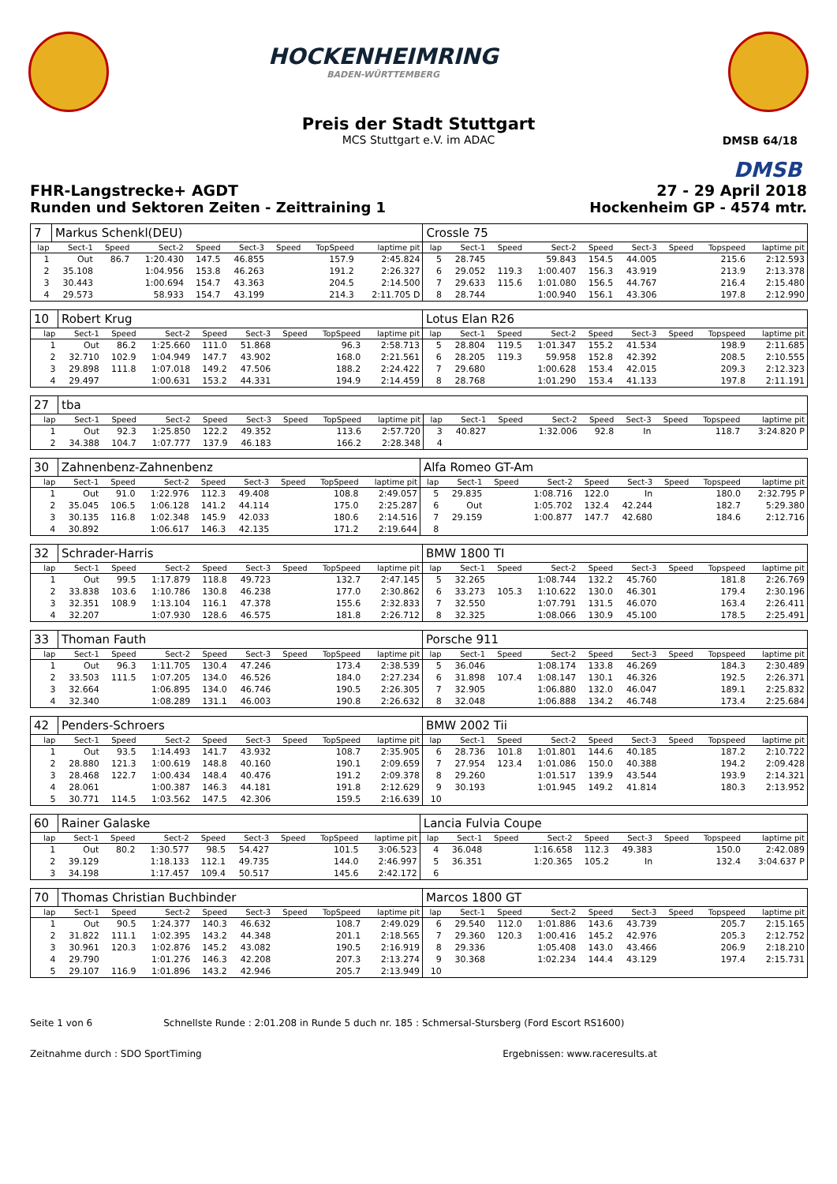HOCKENHEIMRING
BADEN-WÜRTTEMBERG
DMSB 64/18
Preis der Stadt Stuttgart
MCS Stuttgart e.V. im ADAC
DMSB
FHR-Langstrecke+ AGDT 27 - 29 April 2018
Runden und Sektoren Zeiten - Zeittraining 1 Hockenheim GP - 4574 mtr.
| 7 | Markus Schenkl(DEU) | | | | | | | | Crossle 75 | | | | | | | | |
| lap | Sect-1 | Speed | Sect-2 | Speed | Sect-3 | Speed | TopSpeed | laptime pit | lap | Sect-1 | Speed | Sect-2 | Speed | Sect-3 | Speed | Topspeed | laptime pit |
| 1 | Out | 86.7 | 1:20.430 | 147.5 | 46.855 | | 157.9 | 2:45.824 | 5 | 28.745 | | 59.843 | 154.5 | 44.005 | | 215.6 | 2:12.593 |
| 2 | 35.108 | | 1:04.956 | 153.8 | 46.263 | | 191.2 | 2:26.327 | 6 | 29.052 | 119.3 | 1:00.407 | 156.3 | 43.919 | | 213.9 | 2:13.378 |
| 3 | 30.443 | | 1:00.694 | 154.7 | 43.363 | | 204.5 | 2:14.500 | 7 | 29.633 | 115.6 | 1:01.080 | 156.5 | 44.767 | | 216.4 | 2:15.480 |
| 4 | 29.573 | | 58.933 | 154.7 | 43.199 | | 214.3 | 2:11.705 D | 8 | 28.744 | | 1:00.940 | 156.1 | 43.306 | | 197.8 | 2:12.990 |
| 10 | Robert Krug | | | | | | | | Lotus Elan R26 | | | | | | | | |
| lap | Sect-1 | Speed | Sect-2 | Speed | Sect-3 | Speed | TopSpeed | laptime pit | lap | Sect-1 | Speed | Sect-2 | Speed | Sect-3 | Speed | Topspeed | laptime pit |
| 1 | Out | 86.2 | 1:25.660 | 111.0 | 51.868 | | 96.3 | 2:58.713 | 5 | 28.804 | 119.5 | 1:01.347 | 155.2 | 41.534 | | 198.9 | 2:11.685 |
| 2 | 32.710 | 102.9 | 1:04.949 | 147.7 | 43.902 | | 168.0 | 2:21.561 | 6 | 28.205 | 119.3 | 59.958 | 152.8 | 42.392 | | 208.5 | 2:10.555 |
| 3 | 29.898 | 111.8 | 1:07.018 | 149.2 | 47.506 | | 188.2 | 2:24.422 | 7 | 29.680 | | 1:00.628 | 153.4 | 42.015 | | 209.3 | 2:12.323 |
| 4 | 29.497 | | 1:00.631 | 153.2 | 44.331 | | 194.9 | 2:14.459 | 8 | 28.768 | | 1:01.290 | 153.4 | 41.133 | | 197.8 | 2:11.191 |
| 27 | tba | | | | | | | | | | | | | | | | |
| lap | Sect-1 | Speed | Sect-2 | Speed | Sect-3 | Speed | TopSpeed | laptime pit | lap | Sect-1 | Speed | Sect-2 | Speed | Sect-3 | Speed | Topspeed | laptime pit |
| 1 | Out | 92.3 | 1:25.850 | 122.2 | 49.352 | | 113.6 | 2:57.720 | 3 | 40.827 | | 1:32.006 | 92.8 | In | | 118.7 | 3:24.820 P |
| 2 | 34.388 | 104.7 | 1:07.777 | 137.9 | 46.183 | | 166.2 | 2:28.348 | 4 | | | | | | | | |
| 30 | Zahnenbenz-Zahnenbenz | | | | | | | | Alfa Romeo GT-Am | | | | | | | | |
| lap | Sect-1 | Speed | Sect-2 | Speed | Sect-3 | Speed | TopSpeed | laptime pit | lap | Sect-1 | Speed | Sect-2 | Speed | Sect-3 | Speed | Topspeed | laptime pit |
| 1 | Out | 91.0 | 1:22.976 | 112.3 | 49.408 | | 108.8 | 2:49.057 | 5 | 29.835 | | 1:08.716 | 122.0 | In | | 180.0 | 2:32.795 P |
| 2 | 35.045 | 106.5 | 1:06.128 | 141.2 | 44.114 | | 175.0 | 2:25.287 | 6 | Out | | 1:05.702 | 132.4 | 42.244 | | 182.7 | 5:29.380 |
| 3 | 30.135 | 116.8 | 1:02.348 | 145.9 | 42.033 | | 180.6 | 2:14.516 | 7 | 29.159 | | 1:00.877 | 147.7 | 42.680 | | 184.6 | 2:12.716 |
| 4 | 30.892 | | 1:06.617 | 146.3 | 42.135 | | 171.2 | 2:19.644 | 8 | | | | | | | | |
| 32 | Schrader-Harris | | | | | | | | BMW 1800 TI | | | | | | | | |
| lap | Sect-1 | Speed | Sect-2 | Speed | Sect-3 | Speed | TopSpeed | laptime pit | lap | Sect-1 | Speed | Sect-2 | Speed | Sect-3 | Speed | Topspeed | laptime pit |
| 1 | Out | 99.5 | 1:17.879 | 118.8 | 49.723 | | 132.7 | 2:47.145 | 5 | 32.265 | | 1:08.744 | 132.2 | 45.760 | | 181.8 | 2:26.769 |
| 2 | 33.838 | 103.6 | 1:10.786 | 130.8 | 46.238 | | 177.0 | 2:30.862 | 6 | 33.273 | 105.3 | 1:10.622 | 130.0 | 46.301 | | 179.4 | 2:30.196 |
| 3 | 32.351 | 108.9 | 1:13.104 | 116.1 | 47.378 | | 155.6 | 2:32.833 | 7 | 32.550 | | 1:07.791 | 131.5 | 46.070 | | 163.4 | 2:26.411 |
| 4 | 32.207 | | 1:07.930 | 128.6 | 46.575 | | 181.8 | 2:26.712 | 8 | 32.325 | | 1:08.066 | 130.9 | 45.100 | | 178.5 | 2:25.491 |
| 33 | Thoman Fauth | | | | | | | | Porsche 911 | | | | | | | | |
| lap | Sect-1 | Speed | Sect-2 | Speed | Sect-3 | Speed | TopSpeed | laptime pit | lap | Sect-1 | Speed | Sect-2 | Speed | Sect-3 | Speed | Topspeed | laptime pit |
| 1 | Out | 96.3 | 1:11.705 | 130.4 | 47.246 | | 173.4 | 2:38.539 | 5 | 36.046 | | 1:08.174 | 133.8 | 46.269 | | 184.3 | 2:30.489 |
| 2 | 33.503 | 111.5 | 1:07.205 | 134.0 | 46.526 | | 184.0 | 2:27.234 | 6 | 31.898 | 107.4 | 1:08.147 | 130.1 | 46.326 | | 192.5 | 2:26.371 |
| 3 | 32.664 | | 1:06.895 | 134.0 | 46.746 | | 190.5 | 2:26.305 | 7 | 32.905 | | 1:06.880 | 132.0 | 46.047 | | 189.1 | 2:25.832 |
| 4 | 32.340 | | 1:08.289 | 131.1 | 46.003 | | 190.8 | 2:26.632 | 8 | 32.048 | | 1:06.888 | 134.2 | 46.748 | | 173.4 | 2:25.684 |
| 42 | Penders-Schroers | | | | | | | | BMW 2002 Tii | | | | | | | | |
| lap | Sect-1 | Speed | Sect-2 | Speed | Sect-3 | Speed | TopSpeed | laptime pit | lap | Sect-1 | Speed | Sect-2 | Speed | Sect-3 | Speed | Topspeed | laptime pit |
| 1 | Out | 93.5 | 1:14.493 | 141.7 | 43.932 | | 108.7 | 2:35.905 | 6 | 28.736 | 101.8 | 1:01.801 | 144.6 | 40.185 | | 187.2 | 2:10.722 |
| 2 | 28.880 | 121.3 | 1:00.619 | 148.8 | 40.160 | | 190.1 | 2:09.659 | 7 | 27.954 | 123.4 | 1:01.086 | 150.0 | 40.388 | | 194.2 | 2:09.428 |
| 3 | 28.468 | 122.7 | 1:00.434 | 148.4 | 40.476 | | 191.2 | 2:09.378 | 8 | 29.260 | | 1:01.517 | 139.9 | 43.544 | | 193.9 | 2:14.321 |
| 4 | 28.061 | | 1:00.387 | 146.3 | 44.181 | | 191.8 | 2:12.629 | 9 | 30.193 | | 1:01.945 | 149.2 | 41.814 | | 180.3 | 2:13.952 |
| 5 | 30.771 | 114.5 | 1:03.562 | 147.5 | 42.306 | | 159.5 | 2:16.639 | 10 | | | | | | | | |
| 60 | Rainer Galaske | | | | | | | | Lancia Fulvia Coupe | | | | | | | | |
| lap | Sect-1 | Speed | Sect-2 | Speed | Sect-3 | Speed | TopSpeed | laptime pit | lap | Sect-1 | Speed | Sect-2 | Speed | Sect-3 | Speed | Topspeed | laptime pit |
| 1 | Out | 80.2 | 1:30.577 | 98.5 | 54.427 | | 101.5 | 3:06.523 | 4 | 36.048 | | 1:16.658 | 112.3 | 49.383 | | 150.0 | 2:42.089 |
| 2 | 39.129 | | 1:18.133 | 112.1 | 49.735 | | 144.0 | 2:46.997 | 5 | 36.351 | | 1:20.365 | 105.2 | In | | 132.4 | 3:04.637 P |
| 3 | 34.198 | | 1:17.457 | 109.4 | 50.517 | | 145.6 | 2:42.172 | 6 | | | | | | | | |
| 70 | Thomas Christian Buchbinder | | | | | | | | Marcos 1800 GT | | | | | | | | |
| lap | Sect-1 | Speed | Sect-2 | Speed | Sect-3 | Speed | TopSpeed | laptime pit | lap | Sect-1 | Speed | Sect-2 | Speed | Sect-3 | Speed | Topspeed | laptime pit |
| 1 | Out | 90.5 | 1:24.377 | 140.3 | 46.632 | | 108.7 | 2:49.029 | 6 | 29.540 | 112.0 | 1:01.886 | 143.6 | 43.739 | | 205.7 | 2:15.165 |
| 2 | 31.822 | 111.1 | 1:02.395 | 143.2 | 44.348 | | 201.1 | 2:18.565 | 7 | 29.360 | 120.3 | 1:00.416 | 145.2 | 42.976 | | 205.3 | 2:12.752 |
| 3 | 30.961 | 120.3 | 1:02.876 | 145.2 | 43.082 | | 190.5 | 2:16.919 | 8 | 29.336 | | 1:05.408 | 143.0 | 43.466 | | 206.9 | 2:18.210 |
| 4 | 29.790 | | 1:01.276 | 146.3 | 42.208 | | 207.3 | 2:13.274 | 9 | 30.368 | | 1:02.234 | 144.4 | 43.129 | | 197.4 | 2:15.731 |
| 5 | 29.107 | 116.9 | 1:01.896 | 143.2 | 42.946 | | 205.7 | 2:13.949 | 10 | | | | | | | | |
Seite 1 von 6 Schnellste Runde : 2:01.208 in Runde 5 duch nr. 185 : Schmersal-Stursberg (Ford Escort RS1600)
Zeitnahme durch : SDO SportTiming Ergebnissen: www.raceresults.at